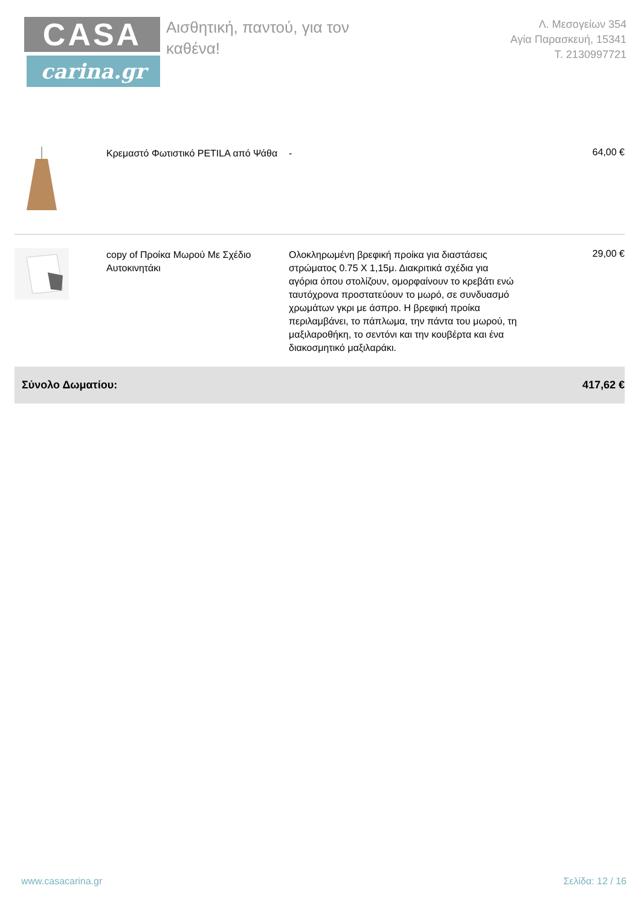CASA
carina.gr
Αισθητική, παντού, για τον καθένα!
Λ. Μεσογείων 354
Αγία Παρασκευή, 15341
Τ. 2130997721
| | Κρεμαστό Φωτιστικό PETILA από Ψάθα | - | 64,00 € |
| | copy of Προίκα Μωρού Με Σχέδιο Αυτοκινητάκι | Ολοκληρωμένη βρεφική προίκα για διαστάσεις στρώματος 0.75 Χ 1,15μ. Διακριτικά σχέδια για αγόρια όπου στολίζουν, ομορφαίνουν το κρεβάτι ενώ ταυτόχρονα προστατεύουν το μωρό, σε συνδυασμό χρωμάτων γκρι με άσπρο. Η βρεφική προίκα περιλαμβάνει, το πάπλωμα, την πάντα του μωρού, τη μαξιλαροθήκη, το σεντόνι και την κουβέρτα και ένα διακοσμητικό μαξιλαράκι. | 29,00 € |
| Σύνολο Δωματίου: | | | 417,62 € |
www.casacarina.gr Σελίδα: 12 / 16